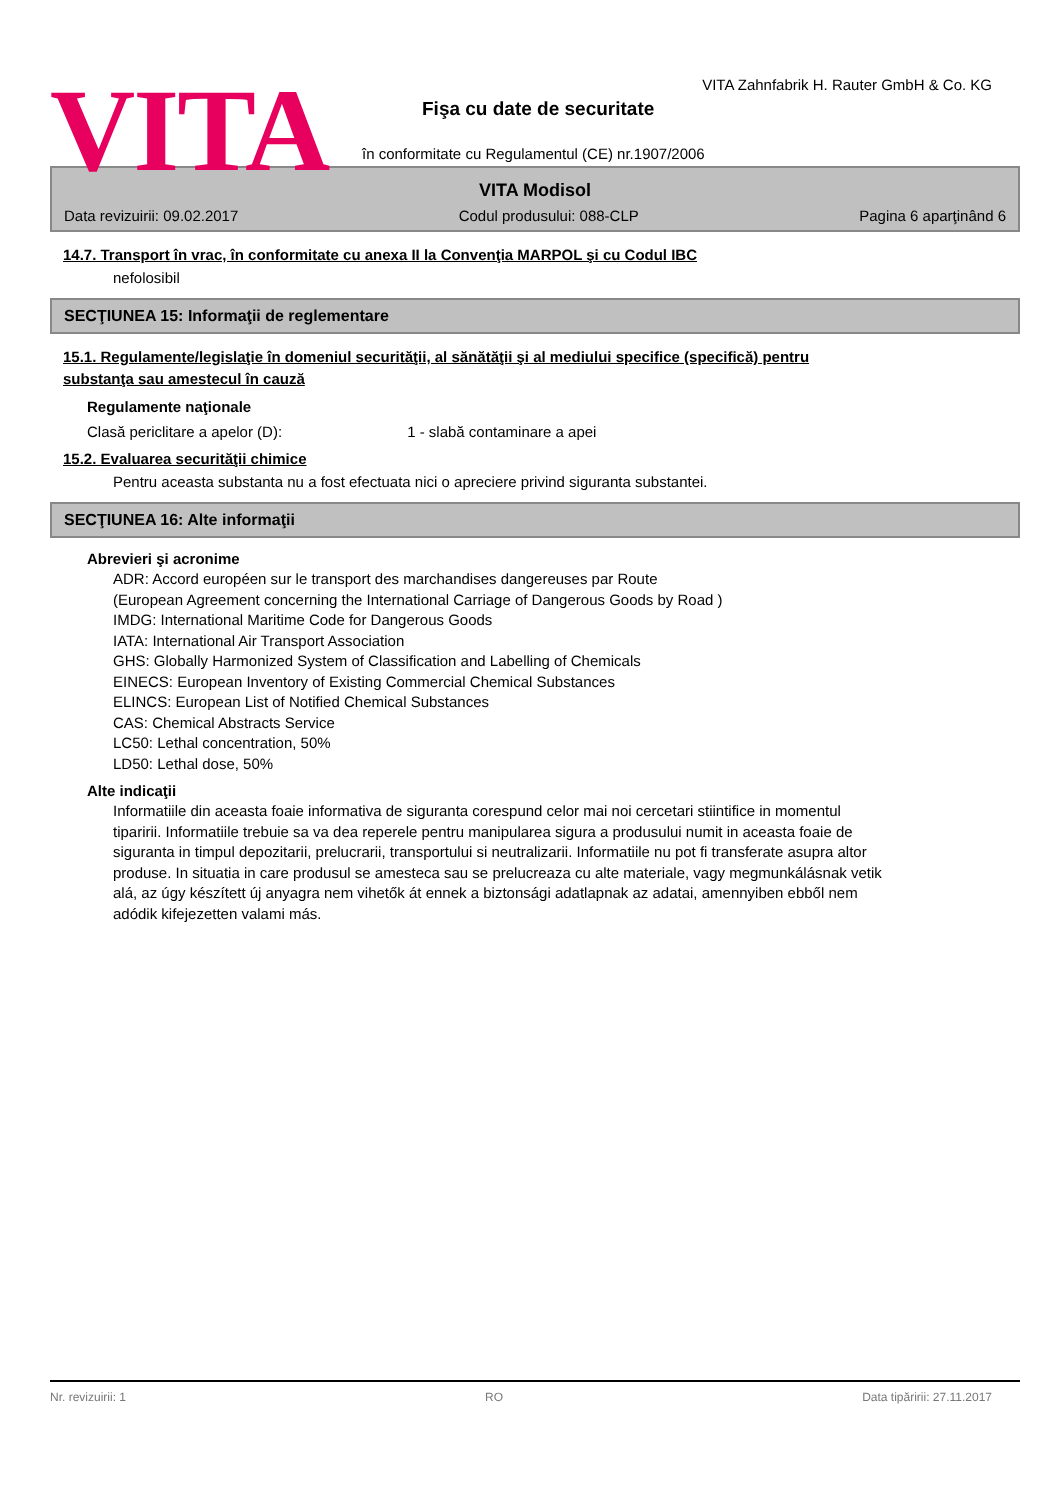VITA
VITA Zahnfabrik H. Rauter GmbH & Co. KG
Fişa cu date de securitate
în conformitate cu Regulamentul (CE) nr.1907/2006
VITA Modisol
Data revizuirii: 09.02.2017 Codul produsului: 088-CLP Pagina 6 aparţinând 6
14.7. Transport în vrac, în conformitate cu anexa II la Convenţia MARPOL şi cu Codul IBC
nefolosibil
SECŢIUNEA 15: Informaţii de reglementare
15.1. Regulamente/legislaţie în domeniul securităţii, al sănătăţii şi al mediului specifice (specifică) pentru
substanţa sau amestecul în cauză
Regulamente naţionale
Clasă periclitare a apelor (D): 1 - slabă contaminare a apei
15.2. Evaluarea securităţii chimice
Pentru aceasta substanta nu a fost efectuata nici o apreciere privind siguranta substantei.
SECŢIUNEA 16: Alte informaţii
Abrevieri şi acronime
ADR: Accord européen sur le transport des marchandises dangereuses par Route
(European Agreement concerning the International Carriage of Dangerous Goods by Road )
IMDG: International Maritime Code for Dangerous Goods
IATA: International Air Transport Association
GHS: Globally Harmonized System of Classification and Labelling of Chemicals
EINECS: European Inventory of Existing Commercial Chemical Substances
ELINCS: European List of Notified Chemical Substances
CAS: Chemical Abstracts Service
LC50: Lethal concentration, 50%
LD50: Lethal dose, 50%
Alte indicaţii
Informatiile din aceasta foaie informativa de siguranta corespund celor mai noi cercetari stiintifice in momentul tiparirii. Informatiile trebuie sa va dea reperele pentru manipularea sigura a produsului numit in aceasta foaie de siguranta in timpul depozitarii, prelucrarii, transportului si neutralizarii. Informatiile nu pot fi transferate asupra altor produse. In situatia in care produsul se amesteca sau se prelucreaza cu alte materiale, vagy megmunkálásnak vetik alá, az úgy készített új anyagra nem vihetők át ennek a biztonsági adatlapnak az adatai, amennyiben ebből nem adódik kifejezetten valami más.
Nr. revizuirii: 1 RO Data tipăririi: 27.11.2017